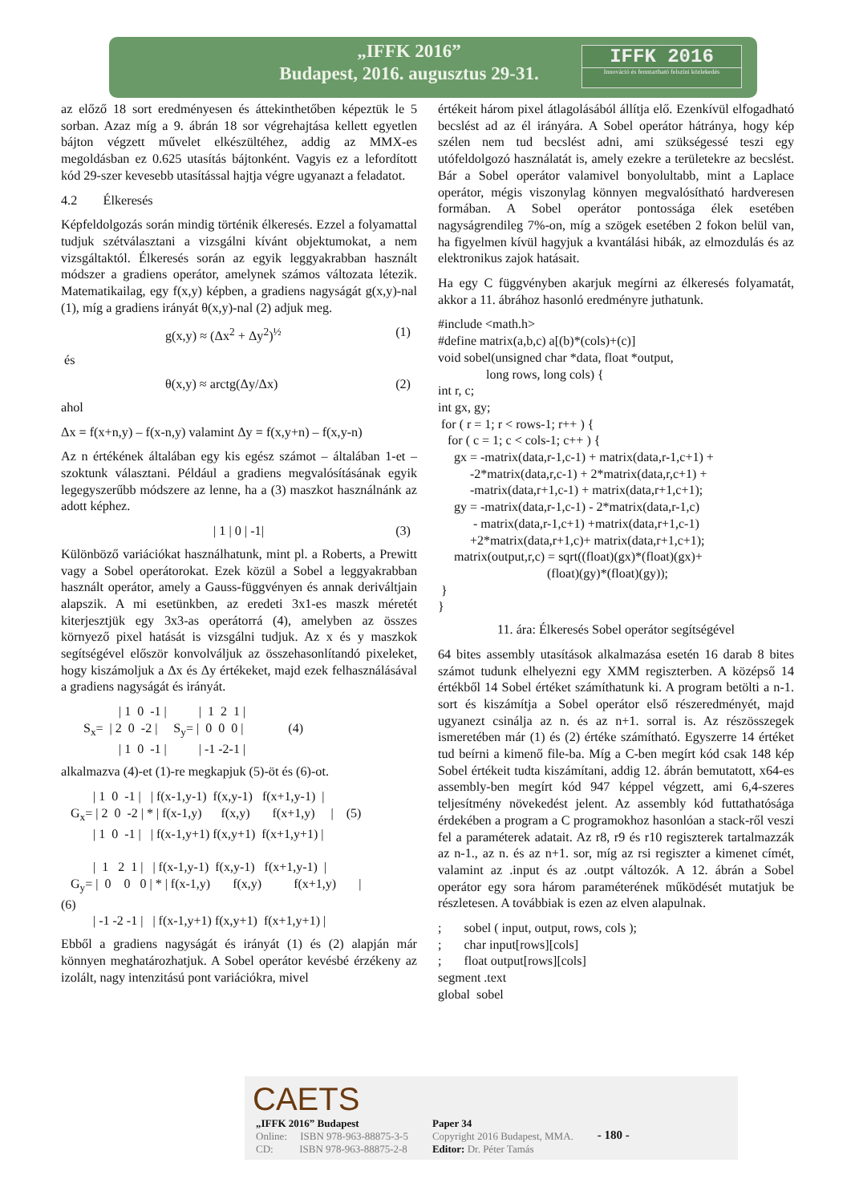„IFFK 2016”
Budapest, 2016. augusztus 29-31.
IFFK 2016
Innováció és fenntartható felszíni közlekedés
az előző 18 sort eredményesen és áttekinthetőben képeztük le 5 sorban. Azaz míg a 9. ábrán 18 sor végrehajtása kellett egyetlen bájton végzett művelet elkészültéhez, addig az MMX-es megoldásban ez 0.625 utasítás bájtonként. Vagyis ez a lefordított kód 29-szer kevesebb utasítással hajtja végre ugyanazt a feladatot.
4.2 Élkeresés
Képfeldolgozás során mindig történik élkeresés. Ezzel a folyamattal tudjuk szétválasztani a vizsgálni kívánt objektumokat, a nem vizsgáltaktól. Élkeresés során az egyik leggyakrabban használt módszer a gradiens operátor, amelynek számos változata létezik. Matematikailag, egy f(x,y) képben, a gradiens nagyságát g(x,y)-nal (1), míg a gradiens irányát θ(x,y)-nal (2) adjuk meg.
g(x,y) ≈ (Δx<sup>2</sup> + Δy<sup>2</sup>)<sup>½</sup> (1)
és
θ(x,y) ≈ arctg(Δy/Δx) (2)
ahol
Δx = f(x+n,y) – f(x-n,y) valamint Δy = f(x,y+n) – f(x,y-n)
Az n értékének általában egy kis egész számot – általában 1-et – szoktunk választani. Például a gradiens megvalósításának egyik legegyszerűbb módszere az lenne, ha a (3) maszkot használnánk az adott képhez.
| 1 | 0 | -1| (3)
Különböző variációkat használhatunk, mint pl. a Roberts, a Prewitt vagy a Sobel operátorokat. Ezek közül a Sobel a leggyakrabban használt operátor, amely a Gauss-függvényen és annak deriváltjain alapszik. A mi esetünkben, az eredeti 3x1-es maszk méretét kiterjesztjük egy 3x3-as operátorrá (4), amelyben az összes környező pixel hatását is vizsgálni tudjuk. Az x és y maszkok segítségével először konvolváljuk az összehasonlítandó pixeleket, hogy kiszámoljuk a Δx és Δy értékeket, majd ezek felhasználásával a gradiens nagyságát és irányát.
                  | 1  0  -1 |          |  1  2  1 |
       Sx=  | 2  0  -2 |     Sy= |  0  0  0 |              (4)
                  | 1  0  -1 |          | -1 -2-1 |
alkalmazva (4)-et (1)-re megkapjuk (5)-öt és (6)-ot.
          | 1  0  -1 |   | f(x-1,y-1)  f(x,y-1)   f(x+1,y-1)  |
   Gx= | 2  0  -2 | * | f(x-1,y)      f(x,y)       f(x+1,y)     |    (5)
          | 1  0  -1 |   | f(x-1,y+1) f(x,y+1)  f(x+1,y+1) |

          |  1   2  1 |   | f(x-1,y-1)  f(x,y-1)   f(x+1,y-1)  |
   Gy= |  0    0   0 | * | f(x-1,y)       f(x,y)          f(x+1,y)       |
(6)
          | -1 -2 -1 |   | f(x-1,y+1) f(x,y+1)  f(x+1,y+1) |
Ebből a gradiens nagyságát és irányát (1) és (2) alapján már könnyen meghatározhatjuk. A Sobel operátor kevésbé érzékeny az izolált, nagy intenzitású pont variációkra, mivel
értékeit három pixel átlagolásából állítja elő. Ezenkívül elfogadható becslést ad az él irányára. A Sobel operátor hátránya, hogy kép szélen nem tud becslést adni, ami szükségessé teszi egy utófeldolgozó használatát is, amely ezekre a területekre az becslést. Bár a Sobel operátor valamivel bonyolultabb, mint a Laplace operátor, mégis viszonylag könnyen megvalósítható hardveresen formában. A Sobel operátor pontossága élek esetében nagyságrendileg 7%-on, míg a szögek esetében 2 fokon belül van, ha figyelmen kívül hagyjuk a kvantálási hibák, az elmozdulás és az elektronikus zajok hatásait.
Ha egy C függvényben akarjuk megírni az élkeresés folyamatát, akkor a 11. ábrához hasonló eredményre juthatunk.
#include <math.h>
#define matrix(a,b,c) a[(b)*(cols)+(c)]
void sobel(unsigned char *data, float *output,
               long rows, long cols) {
int r, c;
int gx, gy;
 for ( r = 1; r < rows-1; r++ ) {
   for ( c = 1; c < cols-1; c++ ) {
     gx = -matrix(data,r-1,c-1) + matrix(data,r-1,c+1) +
          -2*matrix(data,r,c-1) + 2*matrix(data,r,c+1) +
          -matrix(data,r+1,c-1) + matrix(data,r+1,c+1);
     gy = -matrix(data,r-1,c-1) - 2*matrix(data,r-1,c)
           - matrix(data,r-1,c+1) +matrix(data,r+1,c-1)
          +2*matrix(data,r+1,c)+ matrix(data,r+1,c+1);
     matrix(output,r,c) = sqrt((float)(gx)*(float)(gx)+
                                  (float)(gy)*(float)(gy));
 }
}
11. ára: Élkeresés Sobel operátor segítségével
64 bites assembly utasítások alkalmazása esetén 16 darab 8 bites számot tudunk elhelyezni egy XMM regiszterben. A középső 14 értékből 14 Sobel értéket számíthatunk ki. A program betölti a n-1. sort és kiszámítja a Sobel operátor első részeredményét, majd ugyanezt csinálja az n. és az n+1. sorral is. Az részösszegek ismeretében már (1) és (2) értéke számítható. Egyszerre 14 értéket tud beírni a kimenő file-ba. Míg a C-ben megírt kód csak 148 kép Sobel értékeit tudta kiszámítani, addig 12. ábrán bemutatott, x64-es assembly-ben megírt kód 947 képpel végzett, ami 6,4-szeres teljesítmény növekedést jelent. Az assembly kód futtathatósága érdekében a program a C programokhoz hasonlóan a stack-ről veszi fel a paraméterek adatait. Az r8, r9 és r10 regiszterek tartalmazzák az n-1., az n. és az n+1. sor, míg az rsi regiszter a kimenet címét, valamint az .input és az .outpt változók. A 12. ábrán a Sobel operátor egy sora három paraméterének működését mutatjuk be részletesen. A továbbiak is ezen az elven alapulnak.
;       sobel ( input, output, rows, cols );
;       char input[rows][cols]
;       float output[rows][cols]
segment .text
global  sobel
CAETS
„IFFK 2016” Budapest
Online: ISBN 978-963-88875-3-5
CD: ISBN 978-963-88875-2-8
Paper 34
Copyright 2016 Budapest, MMA.
Editor: Dr. Péter Tamás
- 180 -